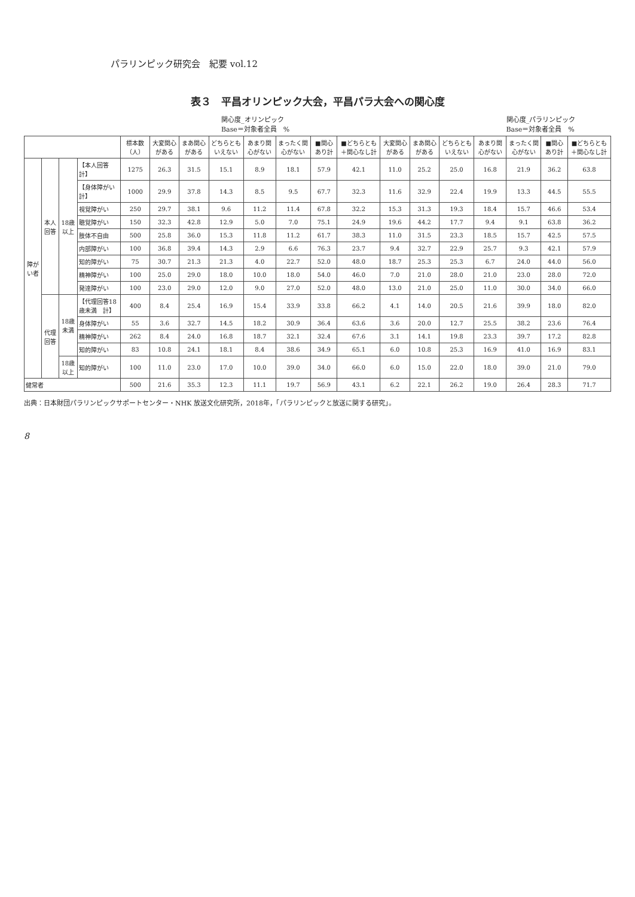パラリンピック研究会　紀要 vol.12
表３　平昌オリンピック大会，平昌パラ大会への関心度
関心度_オリンピック
Base＝対象者全員　% 関心度_パラリンピック
Base＝対象者全員　%
| | | | | 標本数（人） | 大変関心がある | まあ関心がある | どちらともいえない | あまり関心がない | まったく関心がない | ■関心あり計 | ■どちらとも＋関心なし計 | 大変関心がある | まあ関心がある | どちらともいえない | あまり関心がない | まったく関心がない | ■関心あり計 | ■どちらとも＋関心なし計 |
| --- | --- | --- | --- | --- | --- | --- | --- | --- | --- | --- | --- | --- | --- | --- | --- | --- | --- | --- |
| 障がい者 | 本人回答 | 18歳以上 | 【本人回答 計】 | 1275 | 26.3 | 31.5 | 15.1 | 8.9 | 18.1 | 57.9 | 42.1 | 11.0 | 25.2 | 25.0 | 16.8 | 21.9 | 36.2 | 63.8 |
| | | | 【身体障がい 計】 | 1000 | 29.9 | 37.8 | 14.3 | 8.5 | 9.5 | 67.7 | 32.3 | 11.6 | 32.9 | 22.4 | 19.9 | 13.3 | 44.5 | 55.5 |
| | | | 視覚障がい | 250 | 29.7 | 38.1 | 9.6 | 11.2 | 11.4 | 67.8 | 32.2 | 15.3 | 31.3 | 19.3 | 18.4 | 15.7 | 46.6 | 53.4 |
| | | | 聴覚障がい | 150 | 32.3 | 42.8 | 12.9 | 5.0 | 7.0 | 75.1 | 24.9 | 19.6 | 44.2 | 17.7 | 9.4 | 9.1 | 63.8 | 36.2 |
| | | | 肢体不自由 | 500 | 25.8 | 36.0 | 15.3 | 11.8 | 11.2 | 61.7 | 38.3 | 11.0 | 31.5 | 23.3 | 18.5 | 15.7 | 42.5 | 57.5 |
| | | | 内部障がい | 100 | 36.8 | 39.4 | 14.3 | 2.9 | 6.6 | 76.3 | 23.7 | 9.4 | 32.7 | 22.9 | 25.7 | 9.3 | 42.1 | 57.9 |
| | | | 知的障がい | 75 | 30.7 | 21.3 | 21.3 | 4.0 | 22.7 | 52.0 | 48.0 | 18.7 | 25.3 | 25.3 | 6.7 | 24.0 | 44.0 | 56.0 |
| | | | 精神障がい | 100 | 25.0 | 29.0 | 18.0 | 10.0 | 18.0 | 54.0 | 46.0 | 7.0 | 21.0 | 28.0 | 21.0 | 23.0 | 28.0 | 72.0 |
| | | | 発達障がい | 100 | 23.0 | 29.0 | 12.0 | 9.0 | 27.0 | 52.0 | 48.0 | 13.0 | 21.0 | 25.0 | 11.0 | 30.0 | 34.0 | 66.0 |
| | 代理回答 | 18歳未満 | 【代理回答18歳未満 計】 | 400 | 8.4 | 25.4 | 16.9 | 15.4 | 33.9 | 33.8 | 66.2 | 4.1 | 14.0 | 20.5 | 21.6 | 39.9 | 18.0 | 82.0 |
| | | | 身体障がい | 55 | 3.6 | 32.7 | 14.5 | 18.2 | 30.9 | 36.4 | 63.6 | 3.6 | 20.0 | 12.7 | 25.5 | 38.2 | 23.6 | 76.4 |
| | | | 精神障がい | 262 | 8.4 | 24.0 | 16.8 | 18.7 | 32.1 | 32.4 | 67.6 | 3.1 | 14.1 | 19.8 | 23.3 | 39.7 | 17.2 | 82.8 |
| | | | 知的障がい | 83 | 10.8 | 24.1 | 18.1 | 8.4 | 38.6 | 34.9 | 65.1 | 6.0 | 10.8 | 25.3 | 16.9 | 41.0 | 16.9 | 83.1 |
| | | 18歳以上 | 知的障がい | 100 | 11.0 | 23.0 | 17.0 | 10.0 | 39.0 | 34.0 | 66.0 | 6.0 | 15.0 | 22.0 | 18.0 | 39.0 | 21.0 | 79.0 |
| 健常者 | | | | 500 | 21.6 | 35.3 | 12.3 | 11.1 | 19.7 | 56.9 | 43.1 | 6.2 | 22.1 | 26.2 | 19.0 | 26.4 | 28.3 | 71.7 |
出典：日本財団パラリンピックサポートセンター・NHK 放送文化研究所，2018年，「パラリンピックと放送に関する研究」。
8